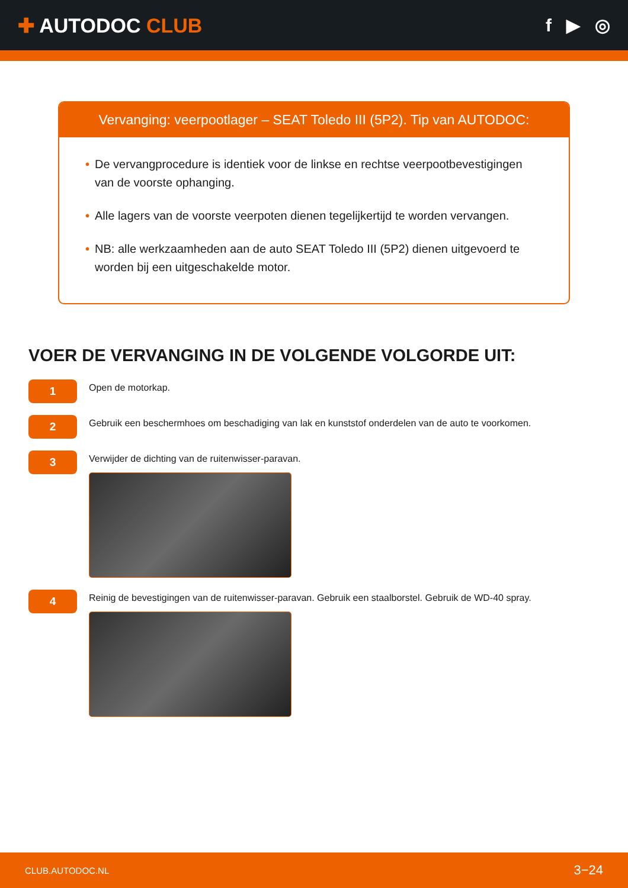✚ AUTODOC CLUB f ▶ ◎
Vervanging: veerpootlager – SEAT Toledo III (5P2). Tip van AUTODOC:
• De vervangprocedure is identiek voor de linkse en rechtse veerpootbevestigingen van de voorste ophanging.
• Alle lagers van de voorste veerpoten dienen tegelijkertijd te worden vervangen.
• NB: alle werkzaamheden aan de auto SEAT Toledo III (5P2) dienen uitgevoerd te worden bij een uitgeschakelde motor.
VOER DE VERVANGING IN DE VOLGENDE VOLGORDE UIT:
1
Open de motorkap.
2
Gebruik een beschermhoes om beschadiging van lak en kunststof onderdelen van de auto te voorkomen.
3
Verwijder de dichting van de ruitenwisser-paravan.
4
Reinig de bevestigingen van de ruitenwisser-paravan. Gebruik een staalborstel. Gebruik de WD-40 spray.
CLUB.AUTODOC.NL 3−24